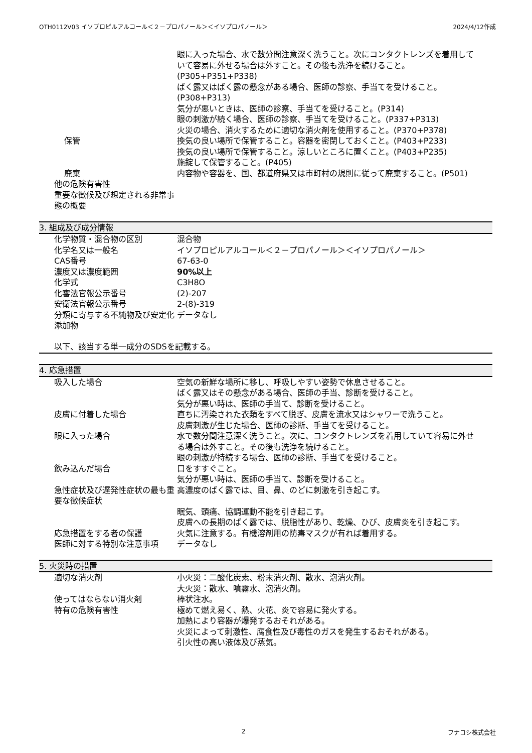OTH0112V03 イソプロピルアルコール＜２－プロパノール＞＜イソプロパノール＞ 2024/4/12作成
眼に入った場合、水で数分間注意深く洗うこと。次にコンタクトレンズを着用していて容易に外せる場合は外すこと。その後も洗浄を続けること。(P305+P351+P338)
ばく露又はばく露の懸念がある場合、医師の診察、手当てを受けること。(P308+P313)
気分が悪いときは、医師の診察、手当てを受けること。(P314)
眼の刺激が続く場合、医師の診察、手当てを受けること。(P337+P313)
火災の場合、消火するために適切な消火剤を使用すること。(P370+P378)
保管 換気の良い場所で保管すること。容器を密閉しておくこと。(P403+P233)
換気の良い場所で保管すること。涼しいところに置くこと。(P403+P235)
施錠して保管すること。(P405)
廃棄 内容物や容器を、国、都道府県又は市町村の規則に従って廃棄すること。(P501)
他の危険有害性
重要な徴候及び想定される非常事態の概要
3. 組成及び成分情報
化学物質・混合物の区別 混合物
化学名又は一般名 イソプロピルアルコール＜２－プロパノール＞＜イソプロパノール＞
CAS番号 67-63-0
濃度又は濃度範囲 90%以上
化学式 C3H8O
化審法官報公示番号 (2)-207
安衛法官報公示番号 2-(8)-319
分類に寄与する不純物及び安定化添加物
データなし
以下、該当する単一成分のSDSを記載する。
4. 応急措置
吸入した場合 空気の新鮮な場所に移し、呼吸しやすい姿勢で休息させること。
ばく露又はその懸念がある場合、医師の手当、診断を受けること。
気分が悪い時は、医師の手当て、診断を受けること。
皮膚に付着した場合 直ちに汚染された衣類をすべて脱ぎ、皮膚を流水又はシャワーで洗うこと。
皮膚刺激が生じた場合、医師の診断、手当てを受けること。
眼に入った場合 水で数分間注意深く洗うこと。次に、コンタクトレンズを着用していて容易に外せる場合は外すこと。その後も洗浄を続けること。
眼の刺激が持続する場合、医師の診断、手当てを受けること。
飲み込んだ場合 口をすすぐこと。
気分が悪い時は、医師の手当て、診断を受けること。
急性症状及び遅発性症状の最も重要な徴候症状
高濃度のばく露では、目、鼻、のどに刺激を引き起こす。
眠気、頭痛、協調運動不能を引き起こす。
皮膚への長期のばく露では、脱脂性があり、乾燥、ひび、皮膚炎を引き起こす。
応急措置をする者の保護 火気に注意する。有機溶剤用の防毒マスクが有れば着用する。
医師に対する特別な注意事項 データなし
5. 火災時の措置
適切な消火剤 小火災：二酸化炭素、粉末消火剤、散水、泡消火剤。
大火災：散水、噴霧水、泡消火剤。
使ってはならない消火剤 棒状注水。
特有の危険有害性 極めて燃え易く、熱、火花、炎で容易に発火する。
加熱により容器が爆発するおそれがある。
火災によって刺激性、腐食性及び毒性のガスを発生するおそれがある。
引火性の高い液体及び蒸気。
2 フナコシ株式会社